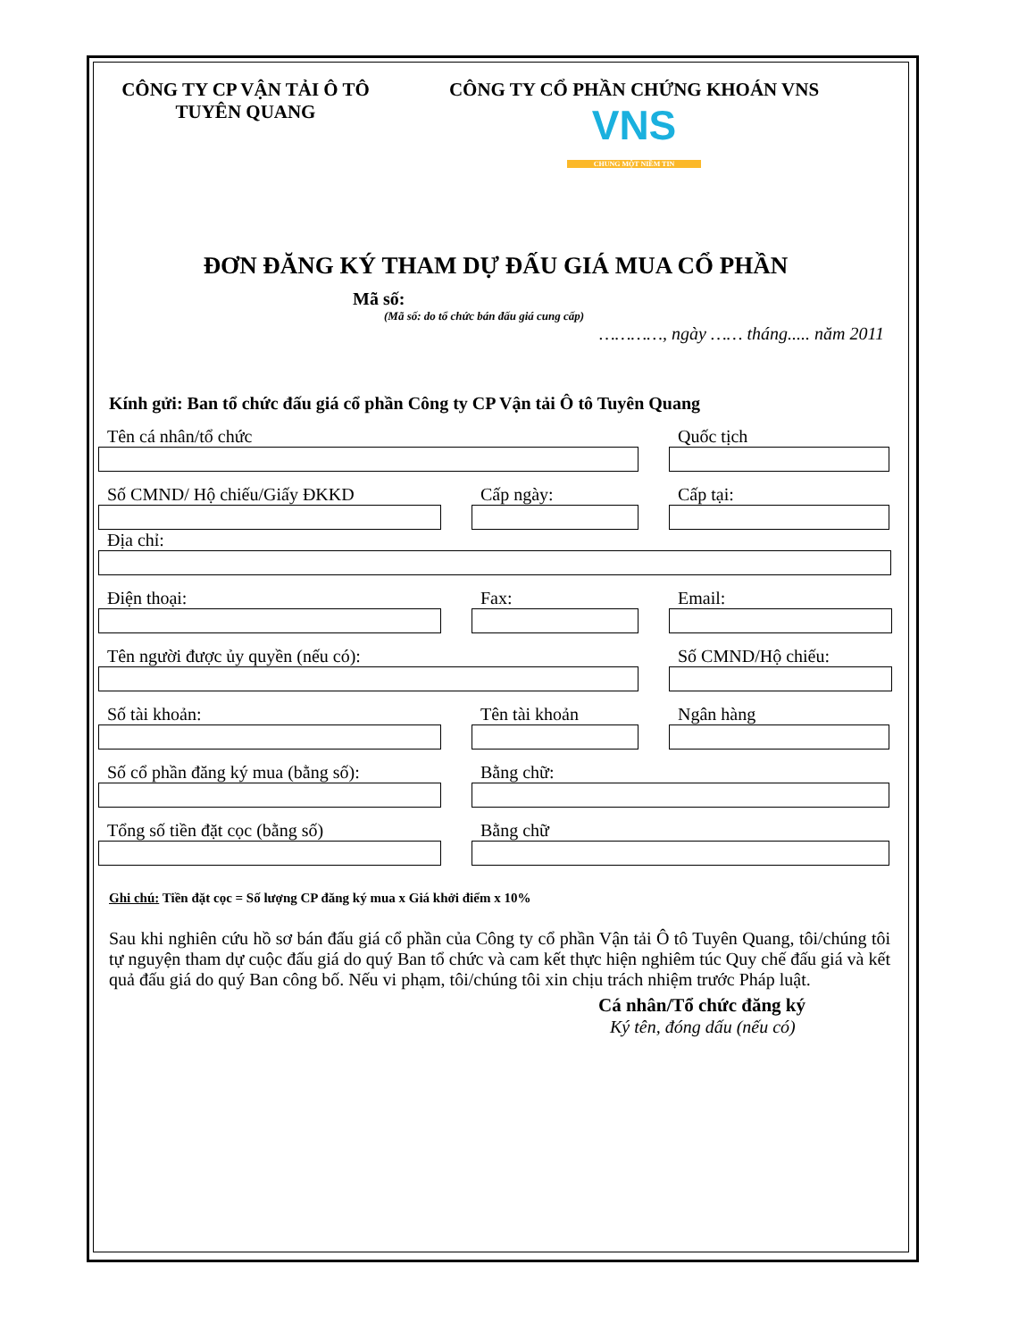CÔNG TY CP VẬN TẢI Ô TÔ
TUYÊN QUANG
CÔNG TY CỔ PHẦN CHỨNG KHOÁN VNS
VNS
CHUNG MỘT NIỀM TIN
ĐƠN ĐĂNG KÝ THAM DỰ ĐẤU GIÁ MUA CỔ PHẦN
Mã số:
(Mã số: do tổ chức bán đấu giá cung cấp)
…………, ngày …… tháng..... năm 2011
Kính gửi: Ban tổ chức đấu giá cổ phần Công ty CP Vận tải Ô tô Tuyên Quang
Tên cá nhân/tổ chức Quốc tịch
Số CMND/ Hộ chiếu/Giấy ĐKKD Cấp ngày: Cấp tại:
Địa chỉ:
Điện thoại: Fax: Email:
Tên người được ủy quyền (nếu có): Số CMND/Hộ chiếu:
Số tài khoản: Tên tài khoản Ngân hàng
Số cổ phần đăng ký mua (bằng số):
Bằng chữ:
Tổng số tiền đặt cọc (bằng số) Bằng chữ
Ghi chú: Tiền đặt cọc = Số lượng CP đăng ký mua x Giá khởi điểm x 10%
Sau khi nghiên cứu hồ sơ bán đấu giá cổ phần của Công ty cổ phần Vận tải Ô tô Tuyên Quang, tôi/chúng tôi tự nguyện tham dự cuộc đấu giá do quý Ban tổ chức và cam kết thực hiện nghiêm túc Quy chế đấu giá và kết quả đấu giá do quý Ban công bố. Nếu vi phạm, tôi/chúng tôi xin chịu trách nhiệm trước Pháp luật.
Cá nhân/Tổ chức đăng ký
Ký tên, đóng dấu (nếu có)